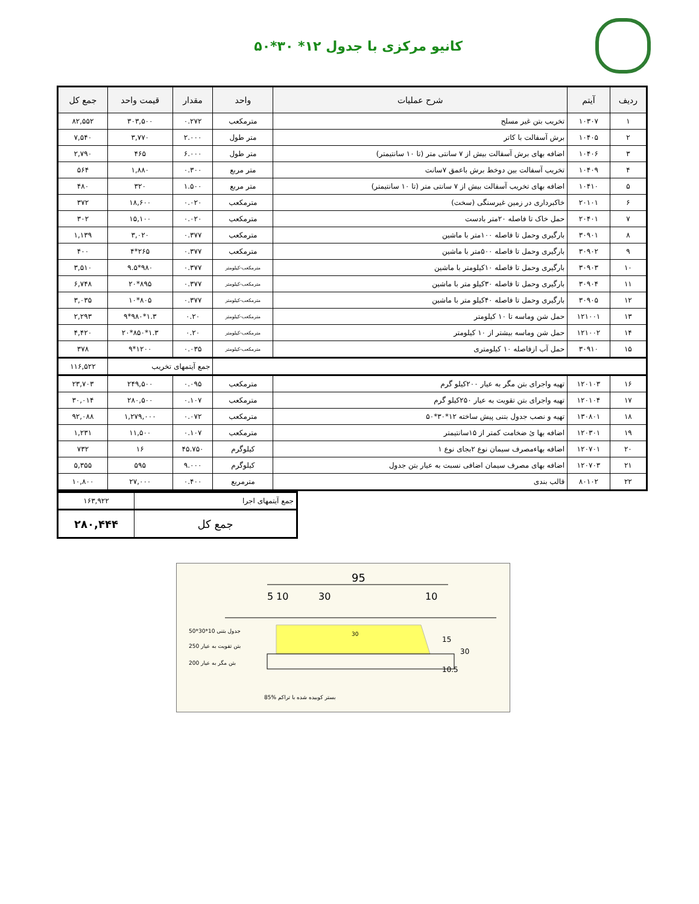کانیو مرکزی با جدول ۱۲* ۳۰*۵۰
| ردیف | آیتم | شرح عملیات | واحد | مقدار | قیمت واحد | جمع کل |
| --- | --- | --- | --- | --- | --- | --- |
| ۱ | ۱۰۳۰۷ | تخریب بتن غیر مسلح | مترمکعب | ۰.۲۷۲ | ۳۰۳,۵۰۰ | ۸۲,۵۵۲ |
| ۲ | ۱۰۴۰۵ | برش آسفالت با کاتر | متر طول | ۲.۰۰۰ | ۳,۷۷۰ | ۷,۵۴۰ |
| ۳ | ۱۰۴۰۶ | اضافه بهای برش آسفالت بیش از ۷ سانتی متر (تا ۱۰ سانتیمتر) | متر طول | ۶.۰۰۰ | ۴۶۵ | ۲,۷۹۰ |
| ۴ | ۱۰۴۰۹ | تخریب آسفالت بین دوخط برش باعمق ۷سانت | متر مربع | ۰.۳۰۰ | ۱,۸۸۰ | ۵۶۴ |
| ۵ | ۱۰۴۱۰ | اضافه بهای تخریب آسفالت بیش از ۷ سانتی متر (تا ۱۰ سانتیمتر) | متر مربع | ۱.۵۰۰ | ۳۲۰ | ۴۸۰ |
| ۶ | ۲۰۱۰۱ | خاکبرداری در زمین غیرسنگی (سخت) | مترمکعب | ۰.۰۲۰ | ۱۸,۶۰۰ | ۳۷۲ |
| ۷ | ۲۰۴۰۱ | حمل خاک تا فاصله ۲۰متر بادست | مترمکعب | ۰.۰۲۰ | ۱۵,۱۰۰ | ۳۰۲ |
| ۸ | ۳۰۹۰۱ | بارگیری وحمل تا فاصله ۱۰۰متر با ماشین | مترمکعب | ۰.۳۷۷ | ۳,۰۲۰ | ۱,۱۳۹ |
| ۹ | ۳۰۹۰۲ | بارگیری وحمل تا فاصله ۵۰۰متر با ماشین | مترمکعب | ۰.۳۷۷ | ۲۶۵*۴ | ۴۰۰ |
| ۱۰ | ۳۰۹۰۳ | بارگیری وحمل تا فاصله ۱۰کیلومتر با ماشین | مترمکعب-کیلومتر | ۰.۳۷۷ | ۹۸۰*۹.۵ | ۳,۵۱۰ |
| ۱۱ | ۳۰۹۰۴ | بارگیری وحمل تا فاصله ۳۰کیلو متر با ماشین | مترمکعب-کیلومتر | ۰.۳۷۷ | ۸۹۵*۲۰ | ۶,۷۴۸ |
| ۱۲ | ۳۰۹۰۵ | بارگیری وحمل تا فاصله ۴۰کیلو متر با ماشین | مترمکعب-کیلومتر | ۰.۳۷۷ | ۸۰۵*۱۰ | ۳,۰۳۵ |
| ۱۳ | ۱۲۱۰۰۱ | حمل شن وماسه تا ۱۰ کیلومتر | مترمکعب-کیلومتر | ۰.۲۰ | ۱.۳*۹۸۰*۹ | ۲,۲۹۳ |
| ۱۴ | ۱۲۱۰۰۲ | حمل شن وماسه بیشتر از ۱۰ کیلومتر | مترمکعب-کیلومتر | ۰.۲۰ | ۱.۳*۸۵۰*۲۰ | ۴,۴۲۰ |
| ۱۵ | ۳۰۹۱۰ | حمل آب ازفاصله ۱۰ کیلومتری | مترمکعب-کیلومتر | ۰.۰۳۵ | ۱۲۰۰*۹ | ۳۷۸ |
| | | | | جمع آیتمهای تخریب | | ۱۱۶,۵۲۲ |
| ۱۶ | ۱۲۰۱۰۳ | تهیه واجرای بتن مگر به عیار ۲۰۰کیلو گرم | مترمکعب | ۰.۰۹۵ | ۲۴۹,۵۰۰ | ۲۳,۷۰۳ |
| ۱۷ | ۱۲۰۱۰۴ | تهیه واجرای بتن تقویت به عیار ۲۵۰کیلو گرم | مترمکعب | ۰.۱۰۷ | ۲۸۰,۵۰۰ | ۳۰,۰۱۴ |
| ۱۸ | ۱۳۰۸۰۱ | تهیه و نصب جدول بتنی پیش ساخته ۱۲*۳۰*۵۰ | مترمکعب | ۰.۰۷۲ | ۱,۲۷۹,۰۰۰ | ۹۲,۰۸۸ |
| ۱۹ | ۱۲۰۳۰۱ | اضافه بها ئ ضخامت کمتر از ۱۵سانتیمتر | مترمکعب | ۰.۱۰۷ | ۱۱,۵۰۰ | ۱,۲۳۱ |
| ۲۰ | ۱۲۰۷۰۱ | اضافه بهاءمصرف سیمان نوع ۲بجای نوع ۱ | کیلوگرم | ۴۵.۷۵۰ | ۱۶ | ۷۳۲ |
| ۲۱ | ۱۲۰۷۰۳ | اضافه بهای مصرف سیمان اضافی نسبت به عیار بتن جدول | کیلوگرم | ۹.۰۰۰ | ۵۹۵ | ۵,۳۵۵ |
| ۲۲ | ۸۰۱۰۲ | قالب بندی | مترمربع | ۰.۴۰۰ | ۲۷,۰۰۰ | ۱۰,۸۰۰ |
| جمع آیتمهای اجرا | ۱۶۳,۹۲۲ |
| جمع کل | ۲۸۰,۴۴۴ |
95
5
10
30
10
30
15
30
10.5
50*30*10 جدول بتنی
250 بتن تقویت به عیار
200 بتن مگر به عیار
85% بستر کوبیده شده با تراکم